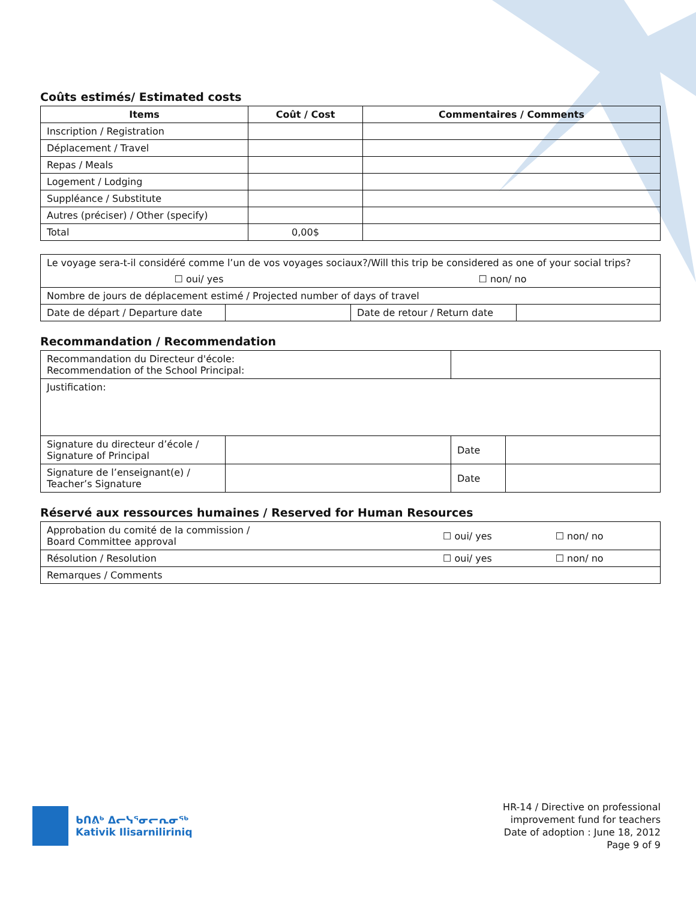Coûts estimés/ Estimated costs
| Items | Coût / Cost | Commentaires / Comments |
| --- | --- | --- |
| Inscription / Registration | | |
| Déplacement / Travel | | |
| Repas / Meals | | |
| Logement / Lodging | | |
| Suppléance / Substitute | | |
| Autres (préciser) / Other (specify) | | |
| Total | 0,00$ | |
| Le voyage sera-t-il considéré comme l’un de vos voyages sociaux?/Will this trip be considered as one of your social trips? ☐ oui/ yes ☐ non/ no | | | |
| Nombre de jours de déplacement estimé / Projected number of days of travel | | | |
| Date de départ / Departure date | | Date de retour / Return date | |
Recommandation / Recommendation
| Recommandation du Directeur d'école: Recommendation of the School Principal: | | | |
| Justification: | | | |
| Signature du directeur d’école / Signature of Principal | | Date | |
| Signature de l’enseignant(e) / Teacher’s Signature | | Date | |
Réservé aux ressources humaines / Reserved for Human Resources
| Approbation du comité de la commission / Board Committee approval | ☐ oui/ yes | ☐ non/ no |
| Résolution / Resolution | ☐ oui/ yes | ☐ non/ no |
| Remarques / Comments | | |
ᑲᑎᕕᒃ ᐃᓕᓭᕐᓂᓕᕆᓂᖅ
Kativik Ilisarniliriniq
HR-14 / Directive on professional
improvement fund for teachers
Date of adoption : June 18, 2012
Page 9 of 9